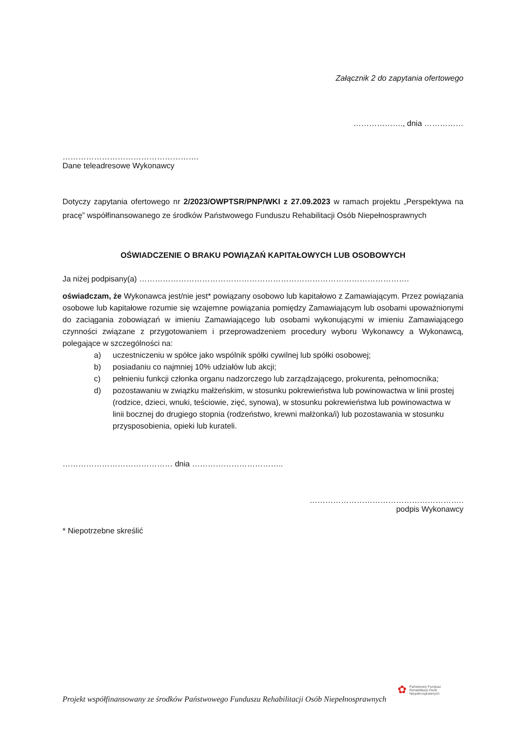Załącznik 2 do zapytania ofertowego
………………., dnia ……………
…………………………………………….
Dane teleadresowe Wykonawcy
Dotyczy zapytania ofertowego nr 2/2023/OWPTSR/PNP/WKI z 27.09.2023 w ramach projektu „Perspektywa na pracę” współfinansowanego ze środków Państwowego Funduszu Rehabilitacji Osób Niepełnosprawnych
OŚWIADCZENIE O BRAKU POWIĄZAŃ KAPITAŁOWYCH LUB OSOBOWYCH
Ja niżej podpisany(a) ………………………………………………………………………………………….
oświadczam, że Wykonawca jest/nie jest* powiązany osobowo lub kapitałowo z Zamawiającym. Przez powiązania osobowe lub kapitałowe rozumie się wzajemne powiązania pomiędzy Zamawiającym lub osobami upoważnionymi do zaciągania zobowiązań w imieniu Zamawiającego lub osobami wykonującymi w imieniu Zamawiającego czynności związane z przygotowaniem i przeprowadzeniem procedury wyboru Wykonawcy a Wykonawcą, polegające w szczególności na:
a) uczestniczeniu w spółce jako wspólnik spółki cywilnej lub spółki osobowej;
b) posiadaniu co najmniej 10% udziałów lub akcji;
c) pełnieniu funkcji członka organu nadzorczego lub zarządzającego, prokurenta, pełnomocnika;
d) pozostawaniu w związku małżeńskim, w stosunku pokrewieństwa lub powinowactwa w linii prostej (rodzice, dzieci, wnuki, teściowie, zięć, synowa), w stosunku pokrewieństwa lub powinowactwa w linii bocznej do drugiego stopnia (rodzeństwo, krewni małżonka/i) lub pozostawania w stosunku przysposobienia, opieki lub kurateli.
…………………………………… dnia ……………………………..
…………………………………………………..
podpis Wykonawcy
* Niepotrzebne skreślić
✿ Państwowy Fundusz
Rehabilitacji Osób
Niepełnosprawnych
Projekt współfinansowany ze środków Państwowego Funduszu Rehabilitacji Osób Niepełnosprawnych